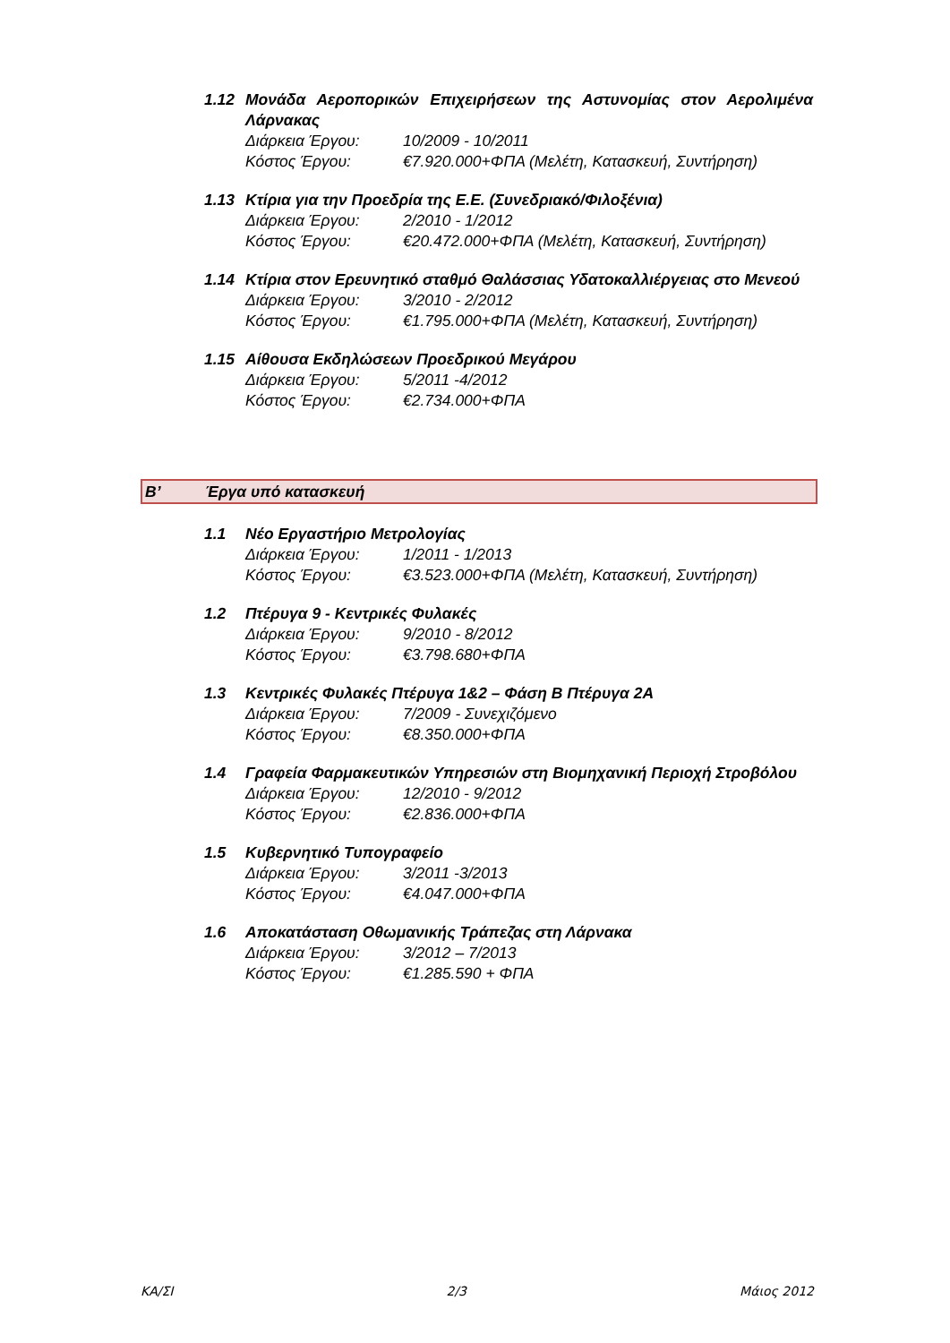1.12 Μονάδα Αεροπορικών Επιχειρήσεων της Αστυνομίας στον Αερολιμένα Λάρνακας
Διάρκεια Έργου: 10/2009 - 10/2011
Κόστος Έργου: €7.920.000+ΦΠΑ (Μελέτη, Κατασκευή, Συντήρηση)
1.13 Κτίρια για την Προεδρία της Ε.Ε. (Συνεδριακό/Φιλοξένια)
Διάρκεια Έργου: 2/2010 - 1/2012
Κόστος Έργου: €20.472.000+ΦΠΑ (Μελέτη, Κατασκευή, Συντήρηση)
1.14 Κτίρια στον Ερευνητικό σταθμό Θαλάσσιας Υδατοκαλλιέργειας στο Μενεού
Διάρκεια Έργου: 3/2010 - 2/2012
Κόστος Έργου: €1.795.000+ΦΠΑ (Μελέτη, Κατασκευή, Συντήρηση)
1.15 Αίθουσα Εκδηλώσεων Προεδρικού Μεγάρου
Διάρκεια Έργου: 5/2011 -4/2012
Κόστος Έργου: €2.734.000+ΦΠΑ
Β’ Έργα υπό κατασκευή
1.1 Νέο Εργαστήριο Μετρολογίας
Διάρκεια Έργου: 1/2011 - 1/2013
Κόστος Έργου: €3.523.000+ΦΠΑ (Μελέτη, Κατασκευή, Συντήρηση)
1.2 Πτέρυγα 9 - Κεντρικές Φυλακές
Διάρκεια Έργου: 9/2010 - 8/2012
Κόστος Έργου: €3.798.680+ΦΠΑ
1.3 Κεντρικές Φυλακές Πτέρυγα 1&2 – Φάση Β Πτέρυγα 2Α
Διάρκεια Έργου: 7/2009 - Συνεχιζόμενο
Κόστος Έργου: €8.350.000+ΦΠΑ
1.4 Γραφεία Φαρμακευτικών Υπηρεσιών στη Βιομηχανική Περιοχή Στροβόλου
Διάρκεια Έργου: 12/2010 - 9/2012
Κόστος Έργου: €2.836.000+ΦΠΑ
1.5 Κυβερνητικό Τυπογραφείο
Διάρκεια Έργου: 3/2011 -3/2013
Κόστος Έργου: €4.047.000+ΦΠΑ
1.6 Αποκατάσταση Οθωμανικής Τράπεζας στη Λάρνακα
Διάρκεια Έργου: 3/2012 – 7/2013
Κόστος Έργου: €1.285.590 + ΦΠΑ
ΚΑ/ΣΙ 2/3 Μάιος 2012